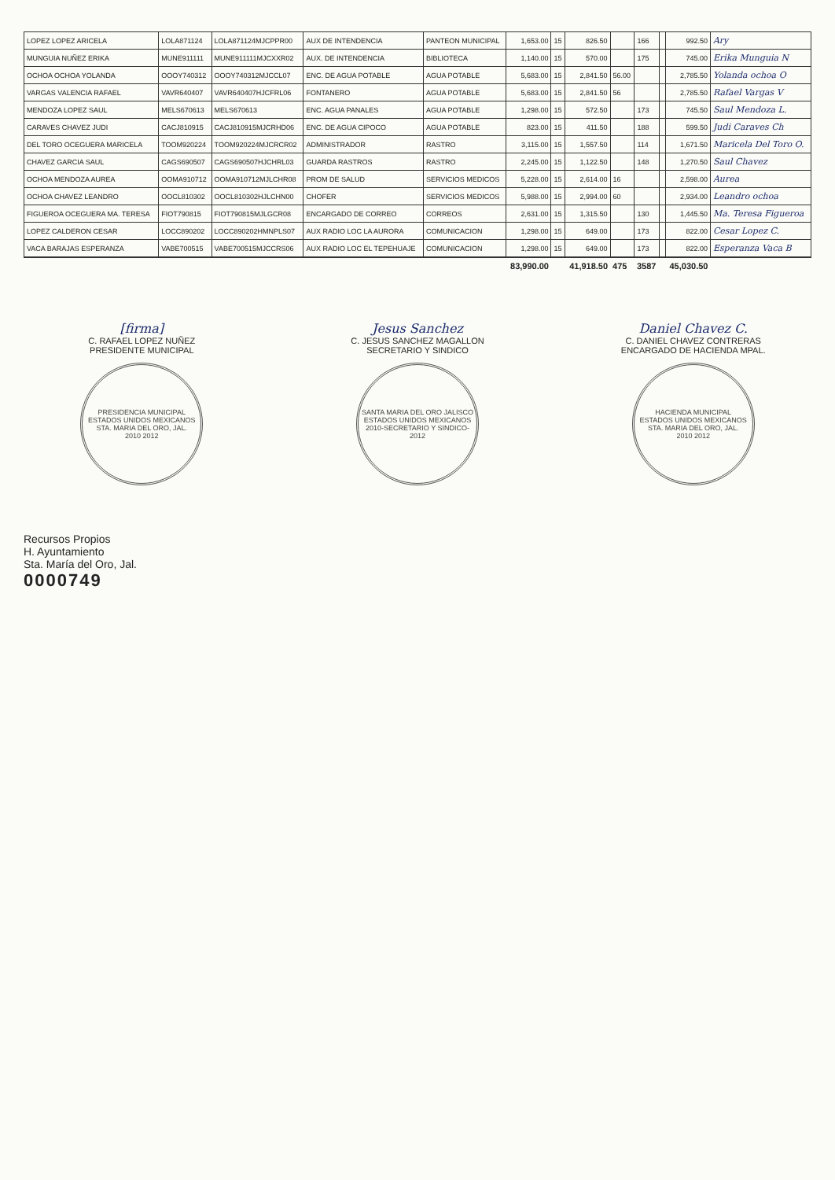| LOPEZ LOPEZ ARICELA | LOLA871124 | LOLA871124MJCPPR00 | AUX DE INTENDENCIA | PANTEON MUNICIPAL | 1,653.00 | 15 | 826.50 | | 166 | | 992.50 | Ary |
| MUNGUIA NUÑEZ ERIKA | MUNE911111 | MUNE911111MJCXXR02 | AUX. DE INTENDENCIA | BIBLIOTECA | 1,140.00 | 15 | 570.00 | | 175 | | 745.00 | Erika Munguia N |
| OCHOA OCHOA YOLANDA | OOOY740312 | OOOY740312MJCCL07 | ENC. DE AGUA POTABLE | AGUA POTABLE | 5,683.00 | 15 | 2,841.50 | 56.00 | | | 2,785.50 | Yolanda ochoa O |
| VARGAS VALENCIA RAFAEL | VAVR640407 | VAVR640407HJCFRL06 | FONTANERO | AGUA POTABLE | 5,683.00 | 15 | 2,841.50 | 56 | | | 2,785.50 | Rafael Vargas V |
| MENDOZA LOPEZ SAUL | MELS670613 | MELS670613 | ENC. AGUA PANALES | AGUA POTABLE | 1,298.00 | 15 | 572.50 | | 173 | | 745.50 | Saul Mendoza L. |
| CARAVES CHAVEZ JUDI | CACJ810915 | CACJ810915MJCRHD06 | ENC. DE AGUA CIPOCO | AGUA POTABLE | 823.00 | 15 | 411.50 | | 188 | | 599.50 | Judi Caraves Ch |
| DEL TORO OCEGUERA MARICELA | TOOM920224 | TOOM920224MJCRCR02 | ADMINISTRADOR | RASTRO | 3,115.00 | 15 | 1,557.50 | | 114 | | 1,671.50 | Maricela Del Toro O. |
| CHAVEZ GARCIA SAUL | CAGS690507 | CAGS690507HJCHRL03 | GUARDA RASTROS | RASTRO | 2,245.00 | 15 | 1,122.50 | | 148 | | 1,270.50 | Saul Chavez |
| OCHOA MENDOZA AUREA | OOMA910712 | OOMA910712MJLCHR08 | PROM DE SALUD | SERVICIOS MEDICOS | 5,228.00 | 15 | 2,614.00 | 16 | | | 2,598.00 | Aurea |
| OCHOA CHAVEZ LEANDRO | OOCL810302 | OOCL810302HJLCHN00 | CHOFER | SERVICIOS MEDICOS | 5,988.00 | 15 | 2,994.00 | 60 | | | 2,934.00 | Leandro ochoa |
| FIGUEROA OCEGUERA MA. TERESA | FIOT790815 | FIOT790815MJLGCR08 | ENCARGADO DE CORREO | CORREOS | 2,631.00 | 15 | 1,315.50 | | 130 | | 1,445.50 | Ma. Teresa Figueroa |
| LOPEZ CALDERON CESAR | LOCC890202 | LOCC890202HMNPLS07 | AUX RADIO LOC LA AURORA | COMUNICACION | 1,298.00 | 15 | 649.00 | | 173 | | 822.00 | Cesar Lopez C. |
| VACA BARAJAS ESPERANZA | VABE700515 | VABE700515MJCCRS06 | AUX RADIO LOC EL TEPEHUAJE | COMUNICACION | 1,298.00 | 15 | 649.00 | | 173 | | 822.00 | Esperanza Vaca B |
| | | | | | 83,990.00 | | 41,918.50 | 475 | 3587 | | 45,030.50 | |
[firma]
C. RAFAEL LOPEZ NUÑEZ
PRESIDENTE MUNICIPAL
PRESIDENCIA MUNICIPAL
ESTADOS UNIDOS MEXICANOS
STA. MARIA DEL ORO, JAL.
2010 2012
Jesus Sanchez
C. JESUS SANCHEZ MAGALLON
SECRETARIO Y SINDICO
SANTA MARIA DEL ORO JALISCO
ESTADOS UNIDOS MEXICANOS
2010-SECRETARIO Y SINDICO-2012
Daniel Chavez C.
C. DANIEL CHAVEZ CONTRERAS
ENCARGADO DE HACIENDA MPAL.
HACIENDA MUNICIPAL
ESTADOS UNIDOS MEXICANOS
STA. MARIA DEL ORO, JAL.
2010 2012
Recursos Propios
H. Ayuntamiento
Sta. María del Oro, Jal.
0000749